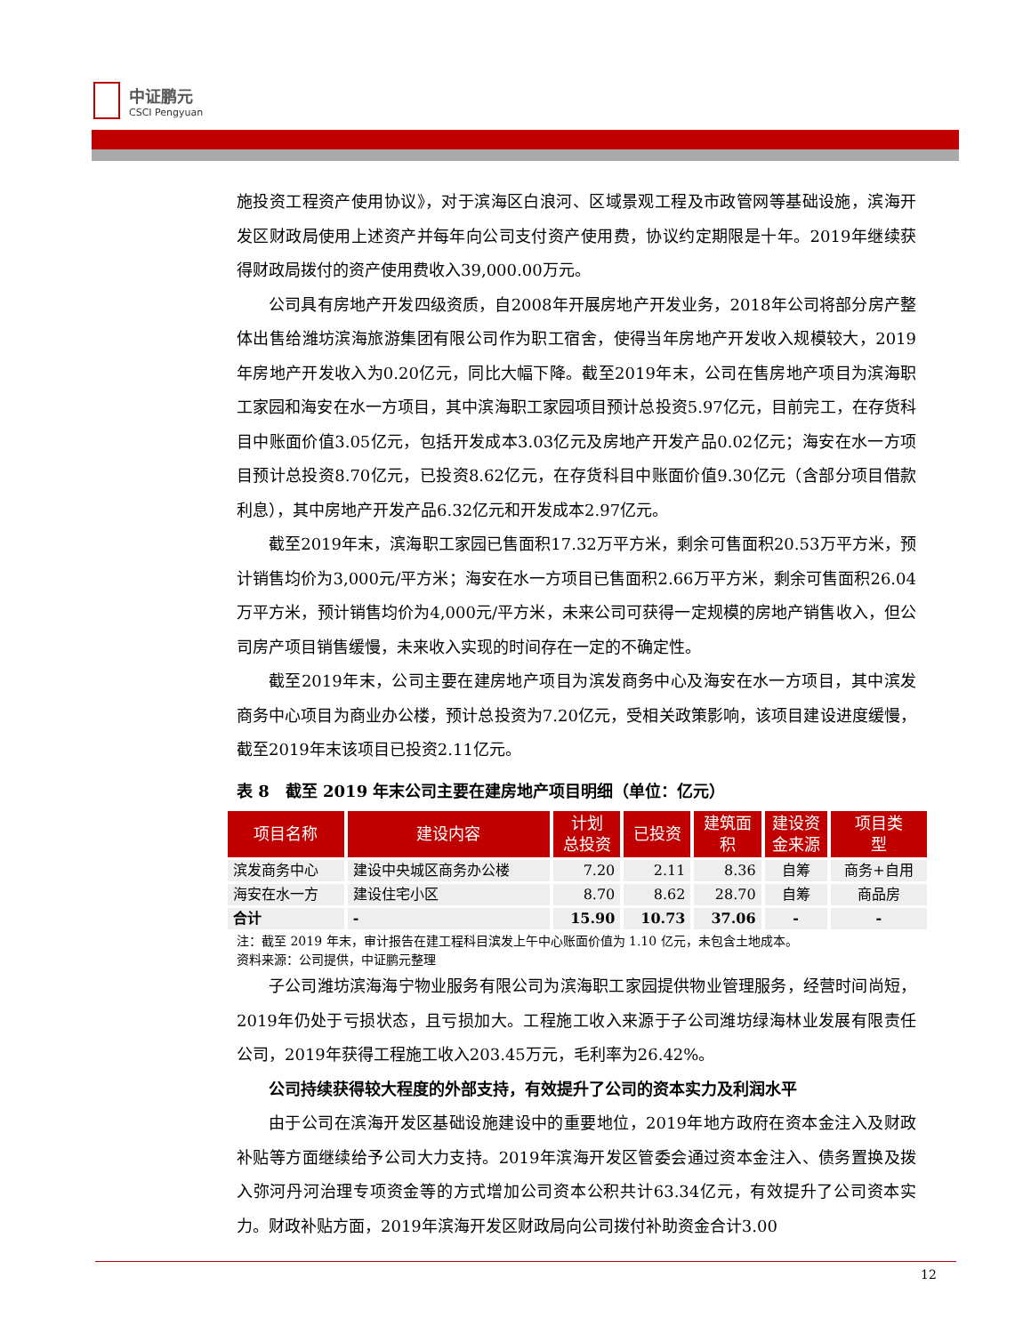中证鹏元
CSCI Pengyuan
施投资工程资产使用协议》，对于滨海区白浪河、区域景观工程及市政管网等基础设施，滨海开发区财政局使用上述资产并每年向公司支付资产使用费，协议约定期限是十年。2019年继续获得财政局拨付的资产使用费收入39,000.00万元。
公司具有房地产开发四级资质，自2008年开展房地产开发业务，2018年公司将部分房产整体出售给潍坊滨海旅游集团有限公司作为职工宿舍，使得当年房地产开发收入规模较大，2019年房地产开发收入为0.20亿元，同比大幅下降。截至2019年末，公司在售房地产项目为滨海职工家园和海安在水一方项目，其中滨海职工家园项目预计总投资5.97亿元，目前完工，在存货科目中账面价值3.05亿元，包括开发成本3.03亿元及房地产开发产品0.02亿元；海安在水一方项目预计总投资8.70亿元，已投资8.62亿元，在存货科目中账面价值9.30亿元（含部分项目借款利息），其中房地产开发产品6.32亿元和开发成本2.97亿元。
截至2019年末，滨海职工家园已售面积17.32万平方米，剩余可售面积20.53万平方米，预计销售均价为3,000元/平方米；海安在水一方项目已售面积2.66万平方米，剩余可售面积26.04万平方米，预计销售均价为4,000元/平方米，未来公司可获得一定规模的房地产销售收入，但公司房产项目销售缓慢，未来收入实现的时间存在一定的不确定性。
截至2019年末，公司主要在建房地产项目为滨发商务中心及海安在水一方项目，其中滨发商务中心项目为商业办公楼，预计总投资为7.20亿元，受相关政策影响，该项目建设进度缓慢，截至2019年末该项目已投资2.11亿元。
表 8　截至 2019 年末公司主要在建房地产项目明细（单位：亿元）
| 项目名称 | 建设内容 | 计划 总投资 | 已投资 | 建筑面 积 | 建设资 金来源 | 项目类 型 |
| --- | --- | --- | --- | --- | --- | --- |
| 滨发商务中心 | 建设中央城区商务办公楼 | 7.20 | 2.11 | 8.36 | 自筹 | 商务+自用 |
| 海安在水一方 | 建设住宅小区 | 8.70 | 8.62 | 28.70 | 自筹 | 商品房 |
| 合计 | - | 15.90 | 10.73 | 37.06 | - | - |
注：截至 2019 年末，审计报告在建工程科目滨发上午中心账面价值为 1.10 亿元，未包含土地成本。
资料来源：公司提供，中证鹏元整理
子公司潍坊滨海海宁物业服务有限公司为滨海职工家园提供物业管理服务，经营时间尚短，2019年仍处于亏损状态，且亏损加大。工程施工收入来源于子公司潍坊绿海林业发展有限责任公司，2019年获得工程施工收入203.45万元，毛利率为26.42%。
公司持续获得较大程度的外部支持，有效提升了公司的资本实力及利润水平
由于公司在滨海开发区基础设施建设中的重要地位，2019年地方政府在资本金注入及财政补贴等方面继续给予公司大力支持。2019年滨海开发区管委会通过资本金注入、债务置换及拨入弥河丹河治理专项资金等的方式增加公司资本公积共计63.34亿元，有效提升了公司资本实力。财政补贴方面，2019年滨海开发区财政局向公司拨付补助资金合计3.00
12